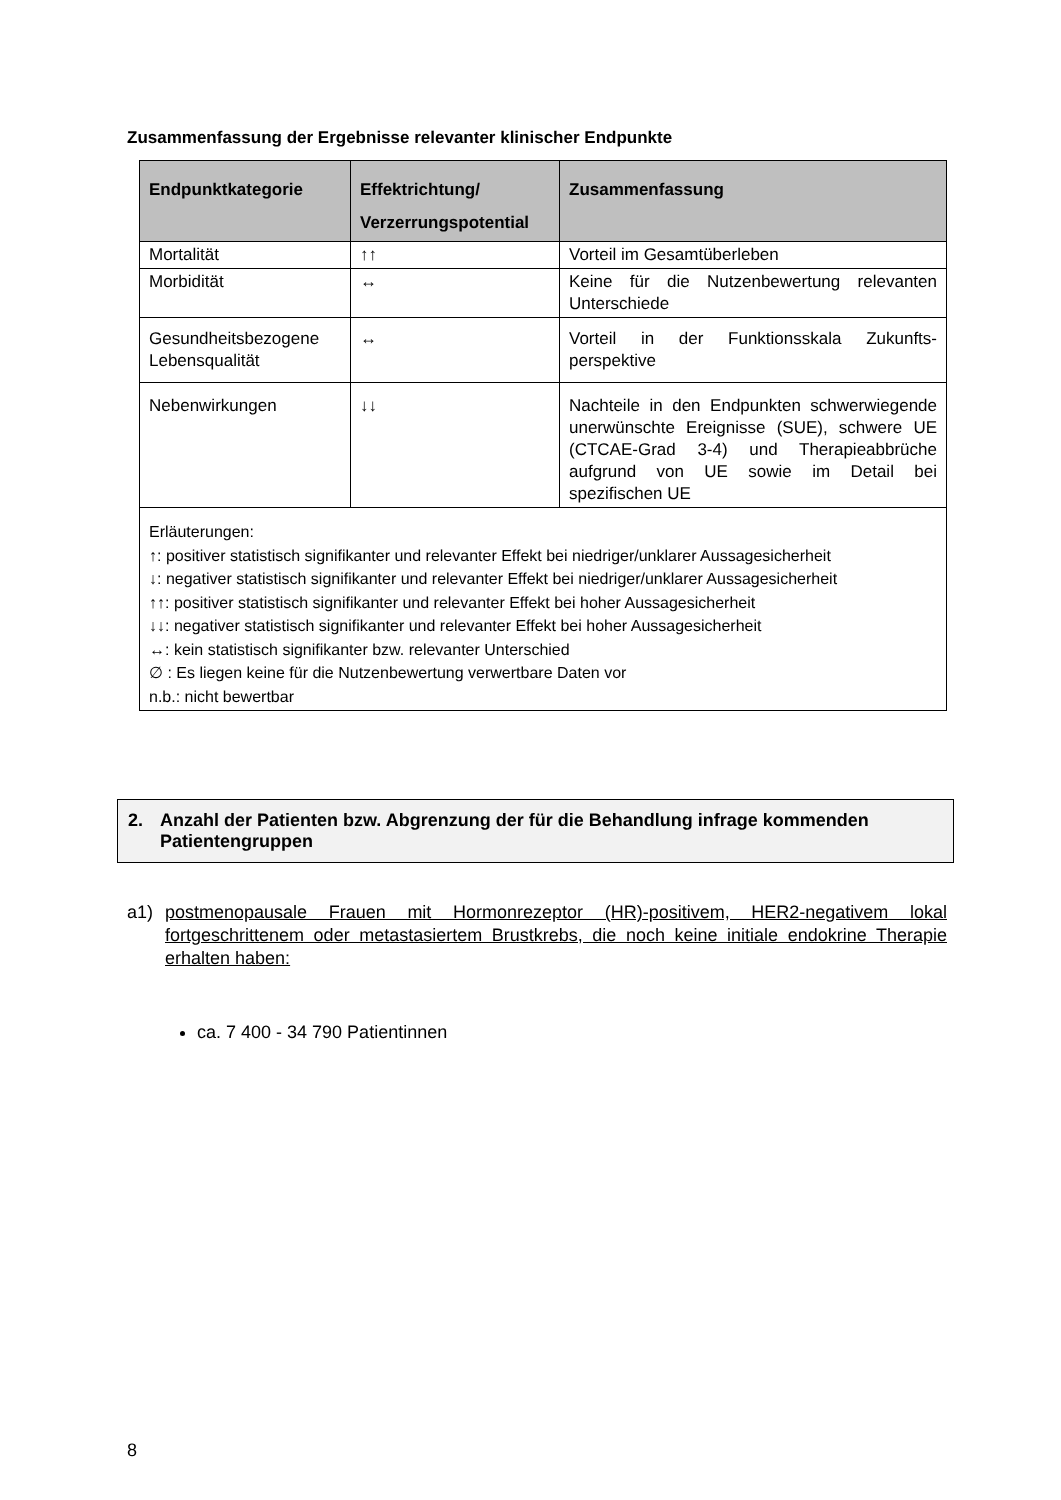Zusammenfassung der Ergebnisse relevanter klinischer Endpunkte
| Endpunktkategorie | Effektrichtung/ Verzerrungspotential | Zusammenfassung |
| --- | --- | --- |
| Mortalität | ↑↑ | Vorteil im Gesamtüberleben |
| Morbidität | ↔ | Keine für die Nutzenbewertung relevanten Unterschiede |
| Gesundheitsbezogene Lebensqualität | ↔ | Vorteil in der Funktionsskala Zukunfts-perspektive |
| Nebenwirkungen | ↓↓ | Nachteile in den Endpunkten schwerwiegende unerwünschte Ereignisse (SUE), schwere UE (CTCAE-Grad 3-4) und Therapieabbrüche aufgrund von UE sowie im Detail bei spezifischen UE |
| Erläuterungen: ↑: positiver statistisch signifikanter und relevanter Effekt bei niedriger/unklarer Aussagesicherheit ↓: negativer statistisch signifikanter und relevanter Effekt bei niedriger/unklarer Aussagesicherheit ↑↑: positiver statistisch signifikanter und relevanter Effekt bei hoher Aussagesicherheit ↓↓: negativer statistisch signifikanter und relevanter Effekt bei hoher Aussagesicherheit ↔: kein statistisch signifikanter bzw. relevanter Unterschied ∅ : Es liegen keine für die Nutzenbewertung verwertbare Daten vor n.b.: nicht bewertbar | | |
2. Anzahl der Patienten bzw. Abgrenzung der für die Behandlung infrage kommenden Patientengruppen
a1) postmenopausale Frauen mit Hormonrezeptor (HR)-positivem, HER2-negativem lokal fortgeschrittenem oder metastasiertem Brustkrebs, die noch keine initiale endokrine Therapie erhalten haben:
ca. 7 400 - 34 790 Patientinnen
8